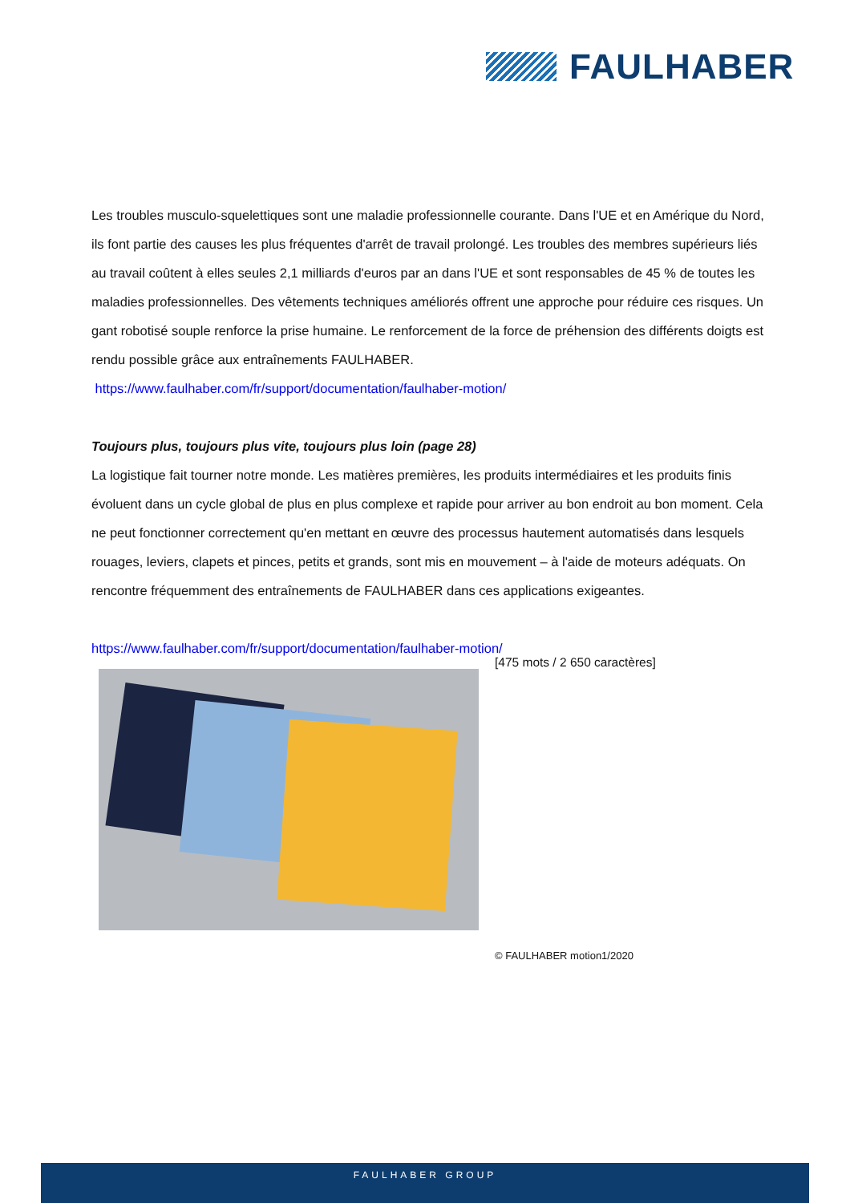FAULHABER
Les troubles musculo-squelettiques sont une maladie professionnelle courante. Dans l'UE et en Amérique du Nord, ils font partie des causes les plus fréquentes d'arrêt de travail prolongé. Les troubles des membres supérieurs liés au travail coûtent à elles seules 2,1 milliards d'euros par an dans l'UE et sont responsables de 45 % de toutes les maladies professionnelles. Des vêtements techniques améliorés offrent une approche pour réduire ces risques. Un gant robotisé souple renforce la prise humaine. Le renforcement de la force de préhension des différents doigts est rendu possible grâce aux entraînements FAULHABER.
https://www.faulhaber.com/fr/support/documentation/faulhaber-motion/
Toujours plus, toujours plus vite, toujours plus loin (page 28)
La logistique fait tourner notre monde. Les matières premières, les produits intermédiaires et les produits finis évoluent dans un cycle global de plus en plus complexe et rapide pour arriver au bon endroit au bon moment. Cela ne peut fonctionner correctement qu'en mettant en œuvre des processus hautement automatisés dans lesquels rouages, leviers, clapets et pinces, petits et grands, sont mis en mouvement – à l'aide de moteurs adéquats. On rencontre fréquemment des entraînements de FAULHABER dans ces applications exigeantes.
https://www.faulhaber.com/fr/support/documentation/faulhaber-motion/
[475 mots / 2 650 caractères]
© FAULHABER motion1/2020
FAULHABER GROUP